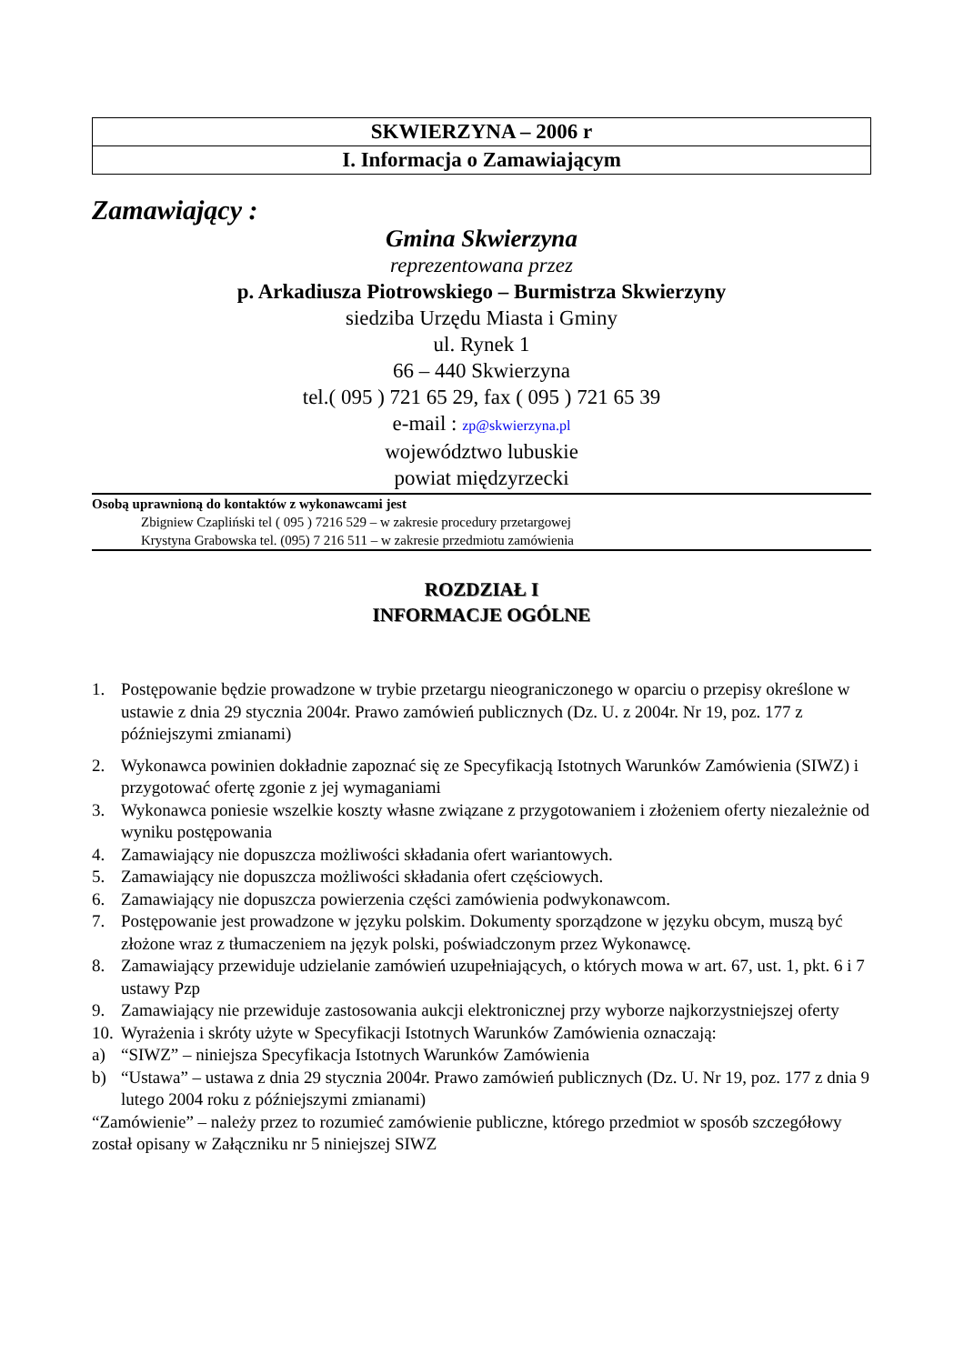| SKWIERZYNA – 2006 r |
| I. Informacja o Zamawiającym |
Zamawiający :
Gmina Skwierzyna
reprezentowana przez
p. Arkadiusza Piotrowskiego – Burmistrza Skwierzyny
siedziba Urzędu Miasta i Gminy
ul. Rynek 1
66 – 440 Skwierzyna
tel.( 095 ) 721 65 29, fax ( 095 ) 721 65 39
e-mail : zp@skwierzyna.pl
województwo lubuskie
powiat międzyrzecki
Osobą uprawnioną do kontaktów z wykonawcami jest
Zbigniew Czapliński tel ( 095 ) 7216 529 – w zakresie procedury przetargowej
Krystyna Grabowska tel. (095) 7 216 511 – w zakresie przedmiotu zamówienia
ROZDZIAŁ I
INFORMACJE OGÓLNE
1. Postępowanie będzie prowadzone w trybie przetargu nieograniczonego w oparciu o przepisy określone w ustawie z dnia 29 stycznia 2004r. Prawo zamówień publicznych (Dz. U. z 2004r. Nr 19, poz. 177 z późniejszymi zmianami)
2. Wykonawca powinien dokładnie zapoznać się ze Specyfikacją Istotnych Warunków Zamówienia (SIWZ) i przygotować ofertę zgonie z jej wymaganiami
3. Wykonawca poniesie wszelkie koszty własne związane z przygotowaniem i złożeniem oferty niezależnie od wyniku postępowania
4. Zamawiający nie dopuszcza możliwości składania ofert wariantowych.
5. Zamawiający nie dopuszcza możliwości składania ofert częściowych.
6. Zamawiający nie dopuszcza powierzenia części zamówienia podwykonawcom.
7. Postępowanie jest prowadzone w języku polskim. Dokumenty sporządzone w języku obcym, muszą być złożone wraz z tłumaczeniem na język polski, poświadczonym przez Wykonawcę.
8. Zamawiający przewiduje udzielanie zamówień uzupełniających, o których mowa w art. 67, ust. 1, pkt. 6 i 7 ustawy Pzp
9. Zamawiający nie przewiduje zastosowania aukcji elektronicznej przy wyborze najkorzystniejszej oferty
10. Wyrażenia i skróty użyte w Specyfikacji Istotnych Warunków Zamówienia oznaczają:
a) “SIWZ” – niniejsza Specyfikacja Istotnych Warunków Zamówienia
b) “Ustawa” – ustawa z dnia 29 stycznia 2004r. Prawo zamówień publicznych (Dz. U. Nr 19, poz. 177 z dnia 9 lutego 2004 roku z późniejszymi zmianami)
“Zamówienie” – należy przez to rozumieć zamówienie publiczne, którego przedmiot w sposób szczegółowy został opisany w Załączniku nr 5 niniejszej SIWZ